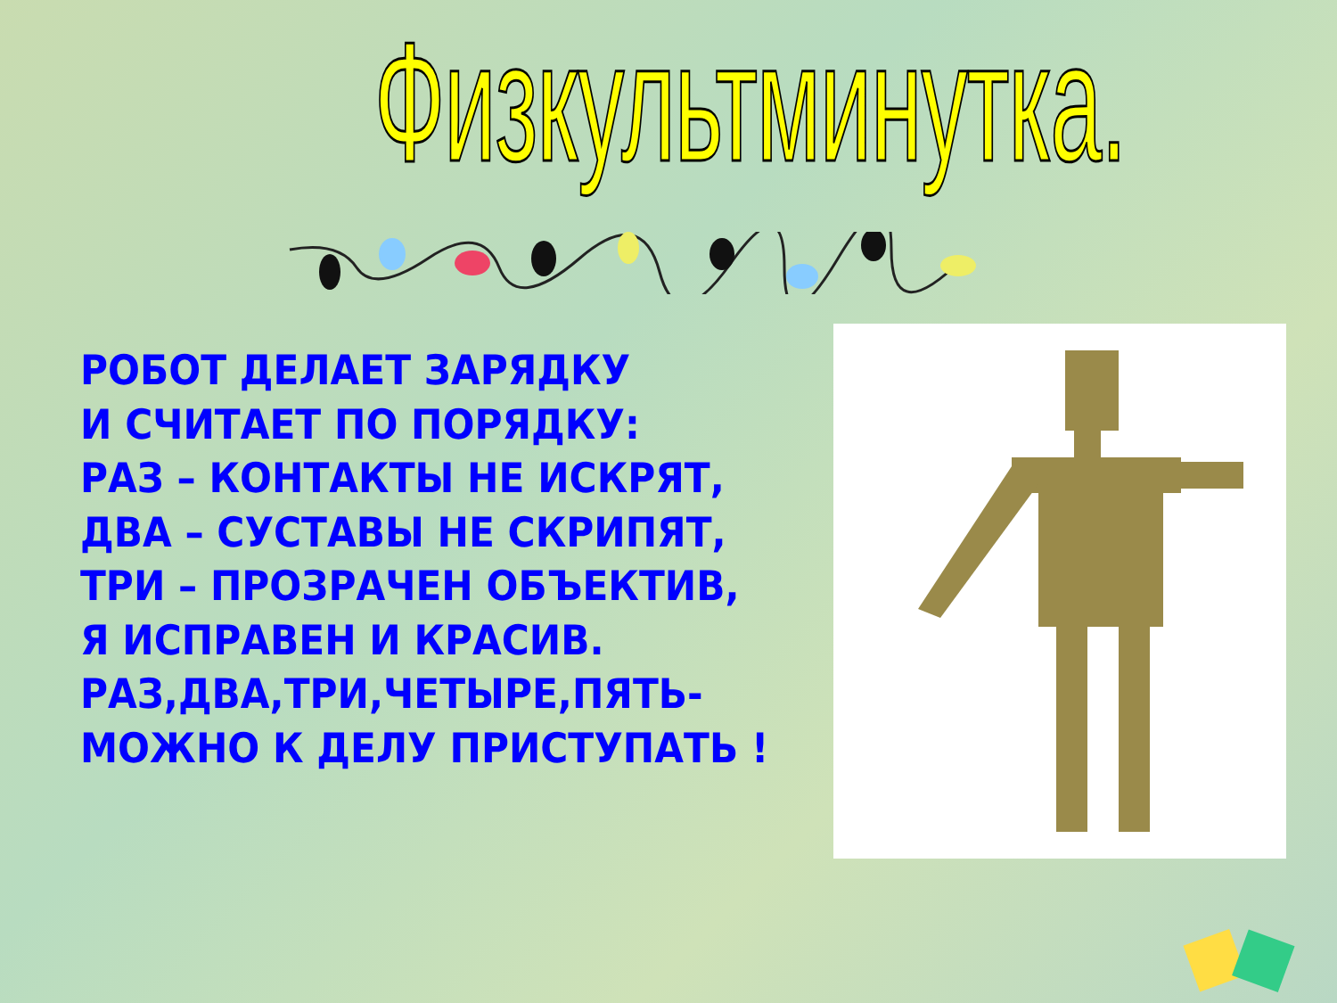Физкультминутка.
РОБОТ ДЕЛАЕТ ЗАРЯДКУ
И СЧИТАЕТ ПО ПОРЯДКУ:
РАЗ – КОНТАКТЫ НЕ ИСКРЯТ,
ДВА – СУСТАВЫ НЕ СКРИПЯТ,
ТРИ – ПРОЗРАЧЕН ОБЪЕКТИВ,
Я ИСПРАВЕН И КРАСИВ.
РАЗ,ДВА,ТРИ,ЧЕТЫРЕ,ПЯТЬ-
МОЖНО К ДЕЛУ ПРИСТУПАТЬ !